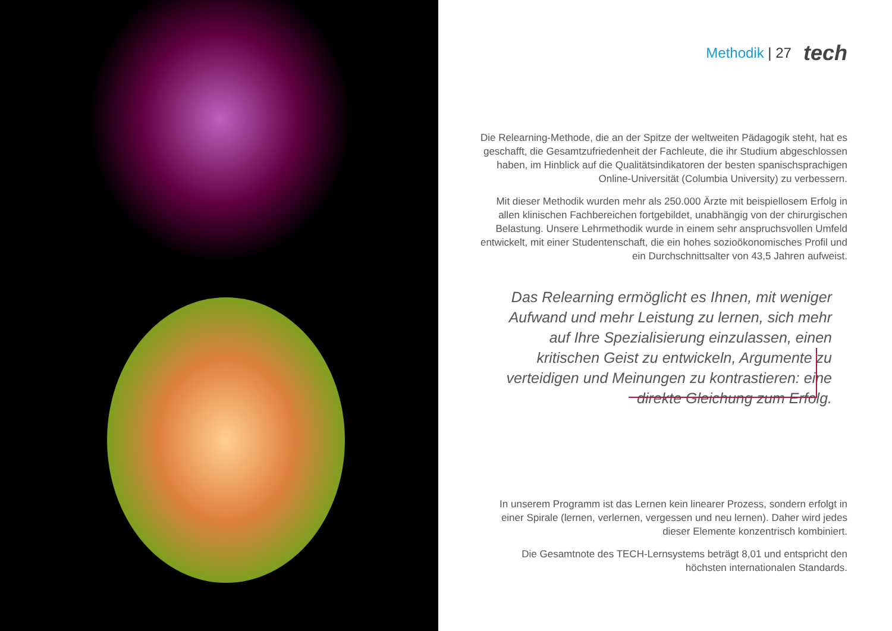Methodik | 27 tech
Die Relearning-Methode, die an der Spitze der weltweiten Pädagogik steht, hat es geschafft, die Gesamtzufriedenheit der Fachleute, die ihr Studium abgeschlossen haben, im Hinblick auf die Qualitätsindikatoren der besten spanischsprachigen Online-Universität (Columbia University) zu verbessern.
Mit dieser Methodik wurden mehr als 250.000 Ärzte mit beispiellosem Erfolg in allen klinischen Fachbereichen fortgebildet, unabhängig von der chirurgischen Belastung. Unsere Lehrmethodik wurde in einem sehr anspruchsvollen Umfeld entwickelt, mit einer Studentenschaft, die ein hohes sozioökonomisches Profil und ein Durchschnittsalter von 43,5 Jahren aufweist.
Das Relearning ermöglicht es Ihnen, mit weniger Aufwand und mehr Leistung zu lernen, sich mehr auf Ihre Spezialisierung einzulassen, einen kritischen Geist zu entwickeln, Argumente zu verteidigen und Meinungen zu kontrastieren: eine direkte Gleichung zum Erfolg.
In unserem Programm ist das Lernen kein linearer Prozess, sondern erfolgt in einer Spirale (lernen, verlernen, vergessen und neu lernen). Daher wird jedes dieser Elemente konzentrisch kombiniert.
Die Gesamtnote des TECH-Lernsystems beträgt 8,01 und entspricht den höchsten internationalen Standards.